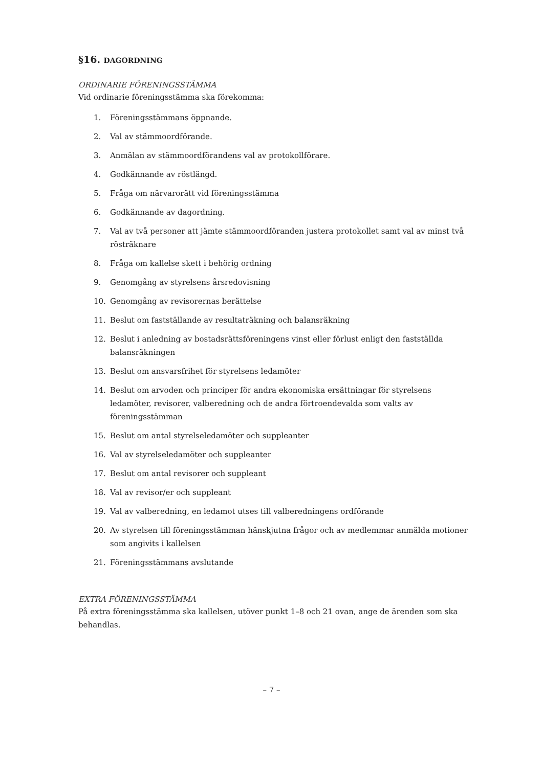§16. DAGORDNING
ORDINARIE FÖRENINGSSTÄMMA
Vid ordinarie föreningsstämma ska förekomma:
1. Föreningsstämmans öppnande.
2. Val av stämmoordförande.
3. Anmälan av stämmoordförandens val av protokollförare.
4. Godkännande av röstlängd.
5. Fråga om närvarorätt vid föreningsstämma
6. Godkännande av dagordning.
7. Val av två personer att jämte stämmoordföranden justera protokollet samt val av minst två rösträknare
8. Fråga om kallelse skett i behörig ordning
9. Genomgång av styrelsens årsredovisning
10. Genomgång av revisorernas berättelse
11. Beslut om fastställande av resultaträkning och balansräkning
12. Beslut i anledning av bostadsrättsföreningens vinst eller förlust enligt den fastställda balansräkningen
13. Beslut om ansvarsfrihet för styrelsens ledamöter
14. Beslut om arvoden och principer för andra ekonomiska ersättningar för styrelsens ledamöter, revisorer, valberedning och de andra förtroendevalda som valts av föreningsstämman
15. Beslut om antal styrelseledamöter och suppleanter
16. Val av styrelseledamöter och suppleanter
17. Beslut om antal revisorer och suppleant
18. Val av revisor/er och suppleant
19. Val av valberedning, en ledamot utses till valberedningens ordförande
20. Av styrelsen till föreningsstämman hänskjutna frågor och av medlemmar anmälda motioner som angivits i kallelsen
21. Föreningsstämmans avslutande
EXTRA FÖRENINGSSTÄMMA
På extra föreningsstämma ska kallelsen, utöver punkt 1–8 och 21 ovan, ange de ärenden som ska behandlas.
– 7 –